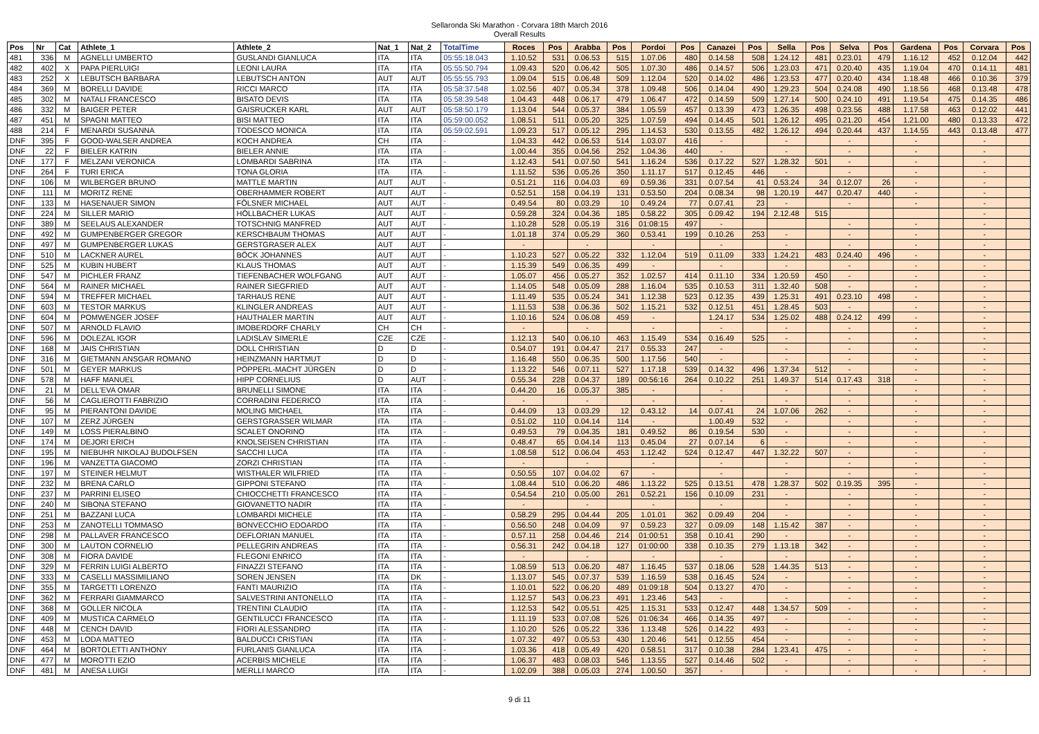Sellaronda Ski Marathon - Corvara 18th March 2016
Overall Results
| Pos | Nr | Cat | Athlete_1 | Athlete_2 | Nat_1 | Nat_2 | TotalTime | Roces | Pos | Arabba | Pos | Pordoi | Pos | Canazei | Pos | Sella | Pos | Selva | Pos | Gardena | Pos | Corvara | Pos |
| --- | --- | --- | --- | --- | --- | --- | --- | --- | --- | --- | --- | --- | --- | --- | --- | --- | --- | --- | --- | --- | --- | --- | --- |
| 481 | 336 | M | AGNELLI UMBERTO | GUSLANDI GIANLUCA | ITA | ITA | 05:55:18.043 | 1.10.52 | 531 | 0.06.53 | 515 | 1.07.06 | 480 | 0.14.58 | 508 | 1.24.12 | 481 | 0.23.01 | 479 | 1.16.12 | 452 | 0.12.04 | 442 |
| 482 | 402 | X | PAPA PIERLUIGI | LEONI LAURA | ITA | ITA | 05:55:50.794 | 1.09.43 | 520 | 0.06.42 | 505 | 1.07.30 | 486 | 0.14.57 | 506 | 1.23.03 | 471 | 0.20.40 | 435 | 1.19.04 | 470 | 0.14.11 | 481 |
| 483 | 252 | X | LEBUTSCH BARBARA | LEBUTSCH ANTON | AUT | AUT | 05:55:55.793 | 1.09.04 | 515 | 0.06.48 | 509 | 1.12.04 | 520 | 0.14.02 | 486 | 1.23.53 | 477 | 0.20.40 | 434 | 1.18.48 | 466 | 0.10.36 | 379 |
| 484 | 369 | M | BORELLI DAVIDE | RICCI MARCO | ITA | ITA | 05:58:37.548 | 1.02.56 | 407 | 0.05.34 | 378 | 1.09.48 | 506 | 0.14.04 | 490 | 1.29.23 | 504 | 0.24.08 | 490 | 1.18.56 | 468 | 0.13.48 | 478 |
| 485 | 302 | M | NATALI FRANCESCO | BISATO DEVIS | ITA | ITA | 05:58:39.548 | 1.04.43 | 448 | 0.06.17 | 479 | 1.06.47 | 472 | 0.14.59 | 509 | 1.27.14 | 500 | 0.24.10 | 491 | 1.19.54 | 475 | 0.14.35 | 486 |
| 486 | 332 | M | BAIGER PETER | GAISRUCKER KARL | AUT | AUT | 05:58:50.179 | 1.13.04 | 544 | 0.05.37 | 384 | 1.05.59 | 457 | 0.13.39 | 473 | 1.26.35 | 498 | 0.23.56 | 488 | 1.17.58 | 463 | 0.12.02 | 441 |
| 487 | 451 | M | SPAGNI MATTEO | BISI MATTEO | ITA | ITA | 05:59:00.052 | 1.08.51 | 511 | 0.05.20 | 325 | 1.07.59 | 494 | 0.14.45 | 501 | 1.26.12 | 495 | 0.21.20 | 454 | 1.21.00 | 480 | 0.13.33 | 472 |
| 488 | 214 | F | MENARDI SUSANNA | TODESCO MONICA | ITA | ITA | 05:59:02.591 | 1.09.23 | 517 | 0.05.12 | 295 | 1.14.53 | 530 | 0.13.55 | 482 | 1.26.12 | 494 | 0.20.44 | 437 | 1.14.55 | 443 | 0.13.48 | 477 |
| DNF | 395 | F | GOOD-WALSER ANDREA | KOCH ANDREA | CH | ITA | - | 1.04.33 | 442 | 0.06.53 | 514 | 1.03.07 | 416 | - | | - | | - | | - | | - | |
| DNF | 22 | F | BIELER KATRIN | BIELER ANNIE | ITA | ITA | - | 1.00.44 | 355 | 0.04.56 | 252 | 1.04.36 | 440 | - | | - | | - | | - | | - | |
| DNF | 177 | F | MELZANI VERONICA | LOMBARDI SABRINA | ITA | ITA | - | 1.12.43 | 541 | 0.07.50 | 541 | 1.16.24 | 536 | 0.17.22 | 527 | 1.28.32 | 501 | - | | - | | - | |
| DNF | 264 | F | TURI ERICA | TONA GLORIA | ITA | ITA | - | 1.11.52 | 536 | 0.05.26 | 350 | 1.11.17 | 517 | 0.12.45 | 446 | - | | - | | - | | - | |
| DNF | 106 | M | WILBERGER BRUNO | MATTLE MARTIN | AUT | AUT | - | 0.51.21 | 116 | 0.04.03 | 69 | 0.59.36 | 331 | 0.07.54 | 41 | 0.53.24 | 34 | 0.12.07 | 26 | - | | - | |
| DNF | 111 | M | MORITZ RENE | OBERHAMMER ROBERT | AUT | AUT | - | 0.52.51 | 158 | 0.04.19 | 131 | 0.53.50 | 204 | 0.08.34 | 98 | 1.20.19 | 447 | 0.20.47 | 440 | - | | - | |
| DNF | 133 | M | HASENAUER SIMON | FÖLSNER MICHAEL | AUT | AUT | - | 0.49.54 | 80 | 0.03.29 | 10 | 0.49.24 | 77 | 0.07.41 | 23 | - | | - | | - | | - | |
| DNF | 224 | M | SILLER MARIO | HÖLLBACHER LUKAS | AUT | AUT | - | 0.59.28 | 324 | 0.04.36 | 185 | 0.58.22 | 305 | 0.09.42 | 194 | 2.12.48 | 515 | | | | | - | |
| DNF | 389 | M | SEELAUS ALEXANDER | TOTSCHNIG MANFRED | AUT | AUT | - | 1.10.28 | 528 | 0.05.19 | 316 | 01:08:15 | 497 | - | | | | - | | - | | - | |
| DNF | 492 | M | GUMPENBERGER GREGOR | KERSCHBAUM THOMAS | AUT | AUT | - | 1.01.18 | 374 | 0.05.29 | 360 | 0.53.41 | 199 | 0.10.26 | 253 | - | | - | | - | | - | |
| DNF | 497 | M | GUMPENBERGER LUKAS | GERSTGRASER ALEX | AUT | AUT | - | - | | - | | - | | - | | - | | - | | - | | - | |
| DNF | 510 | M | LACKNER AUREL | BÖCK JOHANNES | AUT | AUT | - | 1.10.23 | 527 | 0.05.22 | 332 | 1.12.04 | 519 | 0.11.09 | 333 | 1.24.21 | 483 | 0.24.40 | 496 | - | | - | |
| DNF | 525 | M | KUBIN HUBERT | KLAUS THOMAS | AUT | AUT | - | 1.15.39 | 549 | 0.06.35 | 499 | - | | - | | - | | - | | - | | - | |
| DNF | 547 | M | PICHLER FRANZ | TIEFENBACHER WOLFGANG | AUT | AUT | - | 1.05.07 | 456 | 0.05.27 | 352 | 1.02.57 | 414 | 0.11.10 | 334 | 1.20.59 | 450 | - | | - | | - | |
| DNF | 564 | M | RAINER MICHAEL | RAINER SIEGFRIED | AUT | AUT | - | 1.14.05 | 548 | 0.05.09 | 288 | 1.16.04 | 535 | 0.10.53 | 311 | 1.32.40 | 508 | - | | - | | - | |
| DNF | 594 | M | TREFFER MICHAEL | TARHAUS RENE | AUT | AUT | - | 1.11.49 | 535 | 0.05.24 | 341 | 1.12.38 | 523 | 0.12.35 | 439 | 1.25.31 | 491 | 0.23.10 | 498 | - | | - | |
| DNF | 603 | M | TESTOR MARKUS | KLINGLER ANDREAS | AUT | AUT | - | 1.11.53 | 538 | 0.06.36 | 502 | 1.15.21 | 532 | 0.12.51 | 451 | 1.28.45 | 503 | - | | - | | - | |
| DNF | 604 | M | POMWENGER JOSEF | HAUTHALER MARTIN | AUT | AUT | - | 1.10.16 | 524 | 0.06.08 | 459 | - | | 1.24.17 | 534 | 1.25.02 | 488 | 0.24.12 | 499 | - | | - | |
| DNF | 507 | M | ARNOLD FLAVIO | IMOBERDORF CHARLY | CH | CH | - | - | | - | | - | | - | | - | | - | | - | | - | |
| DNF | 596 | M | DOLEZAL IGOR | LADISLAV SIMERLE | CZE | CZE | - | 1.12.13 | 540 | 0.06.10 | 463 | 1.15.49 | 534 | 0.16.49 | 525 | - | | - | | - | | - | |
| DNF | 168 | M | JAIS CHRISTIAN | DOLL CHRISTIAN | D | D | - | 0.54.07 | 191 | 0.04.47 | 217 | 0.55.33 | 247 | - | | - | | - | | - | | - | |
| DNF | 316 | M | GIETMANN ANSGAR ROMANO | HEINZMANN HARTMUT | D | D | - | 1.16.48 | 550 | 0.06.35 | 500 | 1.17.56 | 540 | - | | - | | - | | - | | - | |
| DNF | 501 | M | GEYER MARKUS | PÖPPERL-MACHT JÜRGEN | D | D | - | 1.13.22 | 546 | 0.07.11 | 527 | 1.17.18 | 539 | 0.14.32 | 496 | 1.37.34 | 512 | - | | - | | - | |
| DNF | 578 | M | HAFF MANUEL | HIPP CORNELIUS | D | AUT | - | 0.55.34 | 228 | 0.04.37 | 189 | 00:56:16 | 264 | 0.10.22 | 251 | 1.49.37 | 514 | 0.17.43 | 318 | - | | - | |
| DNF | 21 | M | DELL'EVA OMAR | BRUNELLI SIMONE | ITA | ITA | - | 0.44.20 | 16 | 0.05.37 | 385 | - | | - | | - | | - | | - | | - | |
| DNF | 56 | M | CAGLIEROTTI FABRIZIO | CORRADINI FEDERICO | ITA | ITA | - | - | | - | | - | | - | | - | | - | | - | | - | |
| DNF | 95 | M | PIERANTONI DAVIDE | MOLING MICHAEL | ITA | ITA | - | 0.44.09 | 13 | 0.03.29 | 12 | 0.43.12 | 14 | 0.07.41 | 24 | 1.07.06 | 262 | - | | - | | - | |
| DNF | 107 | M | ZERZ JÜRGEN | GERSTGRASSER WILMAR | ITA | ITA | - | 0.51.02 | 110 | 0.04.14 | 114 | - | | 1.00.49 | 532 | - | | - | | - | | - | |
| DNF | 149 | M | LOSS PIERALBINO | SCALET ONORINO | ITA | ITA | - | 0.49.53 | 79 | 0.04.35 | 181 | 0.49.52 | 86 | 0.19.54 | 530 | - | | - | | - | | - | |
| DNF | 174 | M | DEJORI ERICH | KNOLSEISEN CHRISTIAN | ITA | ITA | - | 0.48.47 | 65 | 0.04.14 | 113 | 0.45.04 | 27 | 0.07.14 | 6 | - | | - | | - | | - | |
| DNF | 195 | M | NIEBUHR NIKOLAJ BUDOLFSEN | SACCHI LUCA | ITA | ITA | - | 1.08.58 | 512 | 0.06.04 | 453 | 1.12.42 | 524 | 0.12.47 | 447 | 1.32.22 | 507 | - | | - | | - | |
| DNF | 196 | M | VANZETTA GIACOMO | ZORZI CHRISTIAN | ITA | ITA | - | - | | - | | - | | - | | - | | - | | - | | - | |
| DNF | 197 | M | STEINER HELMUT | WISTHALER WILFRIED | ITA | ITA | - | 0.50.55 | 107 | 0.04.02 | 67 | - | | - | | - | | - | | - | | - | |
| DNF | 232 | M | BRENA CARLO | GIPPONI STEFANO | ITA | ITA | - | 1.08.44 | 510 | 0.06.20 | 486 | 1.13.22 | 525 | 0.13.51 | 478 | 1.28.37 | 502 | 0.19.35 | 395 | - | | - | |
| DNF | 237 | M | PARRINI ELISEO | CHIOCCHETTI FRANCESCO | ITA | ITA | - | 0.54.54 | 210 | 0.05.00 | 261 | 0.52.21 | 156 | 0.10.09 | 231 | - | | - | | - | | - | |
| DNF | 240 | M | SIBONA STEFANO | GIOVANETTO NADIR | ITA | ITA | - | - | | - | | - | | - | | - | | - | | - | | - | |
| DNF | 251 | M | BAZZANI LUCA | LOMBARDI MICHELE | ITA | ITA | - | 0.58.29 | 295 | 0.04.44 | 205 | 1.01.01 | 362 | 0.09.49 | 204 | - | | - | | - | | - | |
| DNF | 253 | M | ZANOTELLI TOMMASO | BONVECCHIO EDOARDO | ITA | ITA | - | 0.56.50 | 248 | 0.04.09 | 97 | 0.59.23 | 327 | 0.09.09 | 148 | 1.15.42 | 387 | - | | - | | - | |
| DNF | 298 | M | PALLAVER FRANCESCO | DEFLORIAN MANUEL | ITA | ITA | - | 0.57.11 | 258 | 0.04.46 | 214 | 01:00:51 | 358 | 0.10.41 | 290 | - | | - | | - | | - | |
| DNF | 300 | M | LAUTON CORNELIO | PELLEGRIN ANDREAS | ITA | ITA | - | 0.56.31 | 242 | 0.04.18 | 127 | 01:00:00 | 338 | 0.10.35 | 279 | 1.13.18 | 342 | - | | - | | - | |
| DNF | 308 | M | FIORA DAVIDE | FLEGONI ENRICO | ITA | ITA | - | - | | - | | - | | - | | - | | - | | - | | - | |
| DNF | 329 | M | FERRIN LUIGI ALBERTO | FINAZZI STEFANO | ITA | ITA | - | 1.08.59 | 513 | 0.06.20 | 487 | 1.16.45 | 537 | 0.18.06 | 528 | 1.44.35 | 513 | - | | - | | - | |
| DNF | 333 | M | CASELLI MASSIMILIANO | SOREN JENSEN | ITA | DK | - | 1.13.07 | 545 | 0.07.37 | 539 | 1.16.59 | 538 | 0.16.45 | 524 | - | | - | | - | | - | |
| DNF | 355 | M | TARGETTI LORENZO | FANTI MAURIZIO | ITA | ITA | - | 1.10.01 | 522 | 0.06.20 | 489 | 01:09:18 | 504 | 0.13.27 | 470 | - | | - | | - | | - | |
| DNF | 362 | M | FERRARI GIAMMARCO | SALVESTRINI ANTONELLO | ITA | ITA | - | 1.12.57 | 543 | 0.06.23 | 491 | 1.23.46 | 543 | - | | - | | - | | - | | - | |
| DNF | 368 | M | GOLLER NICOLA | TRENTINI CLAUDIO | ITA | ITA | - | 1.12.53 | 542 | 0.05.51 | 425 | 1.15.31 | 533 | 0.12.47 | 448 | 1.34.57 | 509 | - | | - | | - | |
| DNF | 409 | M | MUSTICA CARMELO | GENTILUCCI FRANCESCO | ITA | ITA | - | 1.11.19 | 533 | 0.07.08 | 526 | 01:06:34 | 466 | 0.14.35 | 497 | - | | - | | - | | - | |
| DNF | 448 | M | CENCH DAVID | FIORI ALESSANDRO | ITA | ITA | - | 1.10.20 | 526 | 0.05.22 | 336 | 1.13.48 | 526 | 0.14.22 | 493 | - | | - | | - | | - | |
| DNF | 453 | M | LODA MATTEO | BALDUCCI CRISTIAN | ITA | ITA | - | 1.07.32 | 497 | 0.05.53 | 430 | 1.20.46 | 541 | 0.12.55 | 454 | - | | - | | - | | - | |
| DNF | 464 | M | BORTOLETTI ANTHONY | FURLANIS GIANLUCA | ITA | ITA | - | 1.03.36 | 418 | 0.05.49 | 420 | 0.58.51 | 317 | 0.10.38 | 284 | 1.23.41 | 475 | - | | - | | - | |
| DNF | 477 | M | MOROTTI EZIO | ACERBIS MICHELE | ITA | ITA | - | 1.06.37 | 483 | 0.08.03 | 546 | 1.13.55 | 527 | 0.14.46 | 502 | - | | - | | - | | - | |
| DNF | 481 | M | ANESA LUIGI | MERLLI MARCO | ITA | ITA | - | 1.02.09 | 388 | 0.05.03 | 274 | 1.00.50 | 357 | - | | - | | - | | - | | - | |
9 di 11